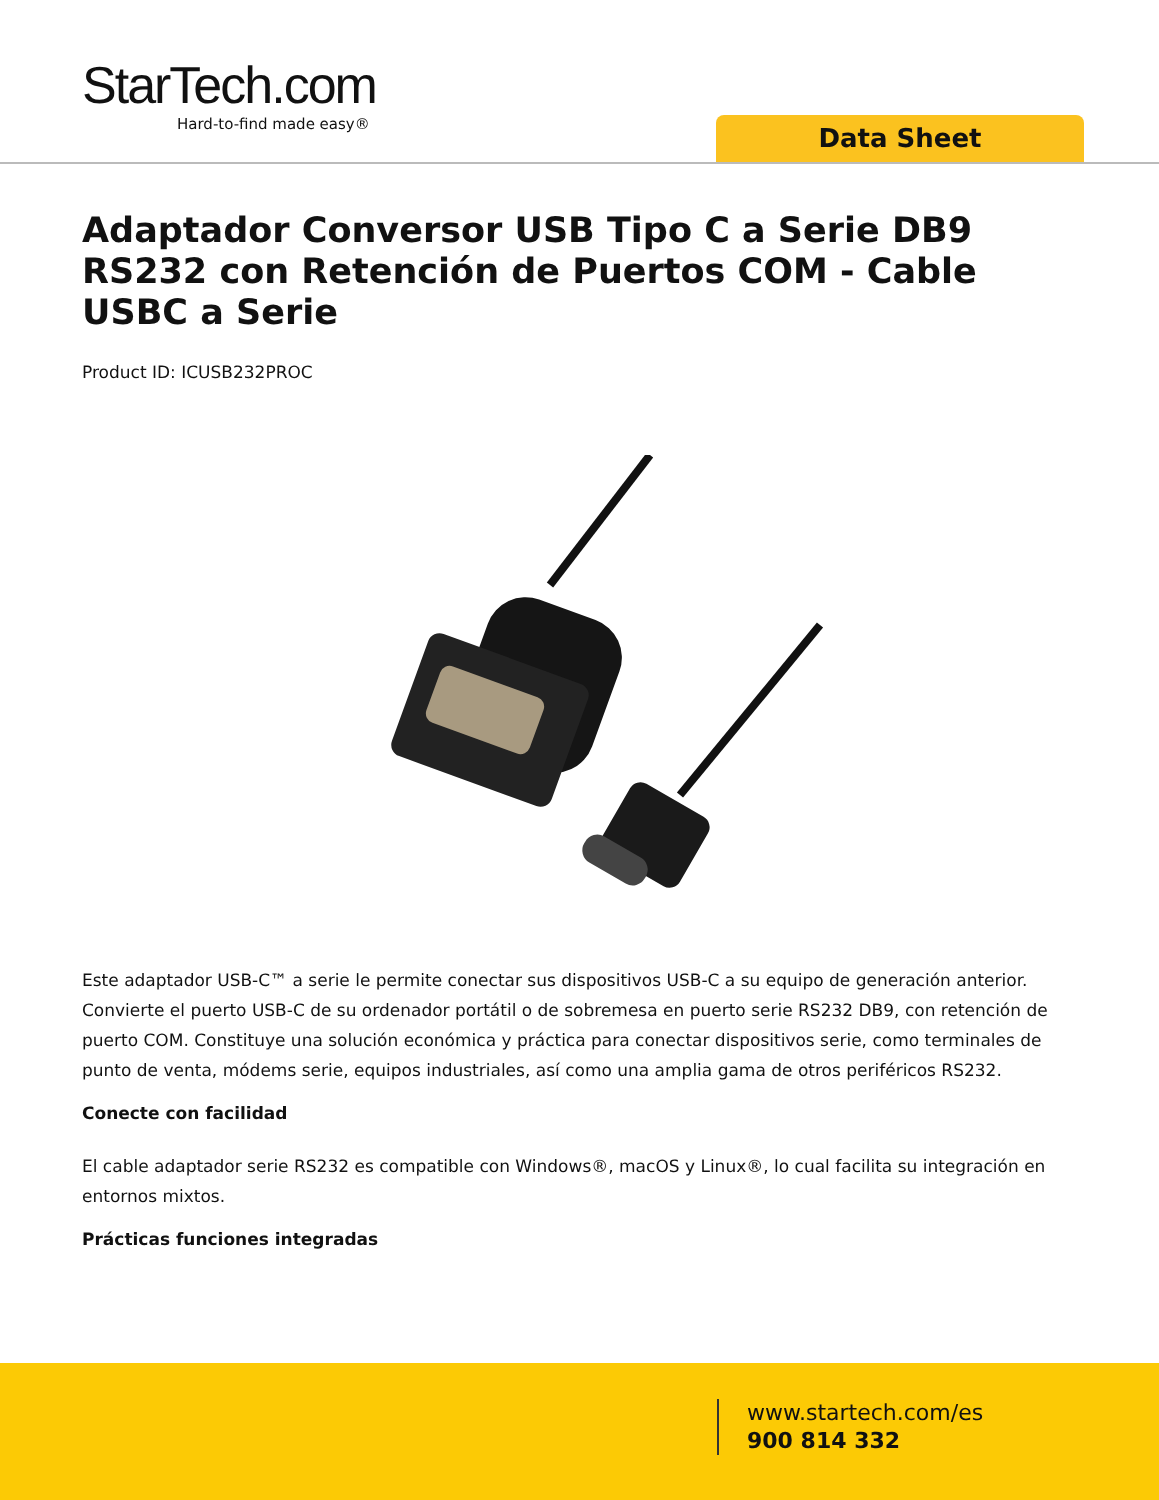StarTech.com
Hard-to-find made easy®
Data Sheet
Adaptador Conversor USB Tipo C a Serie DB9 RS232 con Retención de Puertos COM - Cable USBC a Serie
Product ID: ICUSB232PROC
Este adaptador USB-C™ a serie le permite conectar sus dispositivos USB-C a su equipo de generación anterior. Convierte el puerto USB-C de su ordenador portátil o de sobremesa en puerto serie RS232 DB9, con retención de puerto COM. Constituye una solución económica y práctica para conectar dispositivos serie, como terminales de punto de venta, módems serie, equipos industriales, así como una amplia gama de otros periféricos RS232.
Conecte con facilidad
El cable adaptador serie RS232 es compatible con Windows®, macOS y Linux®, lo cual facilita su integración en entornos mixtos.
Prácticas funciones integradas
www.startech.com/es
900 814 332